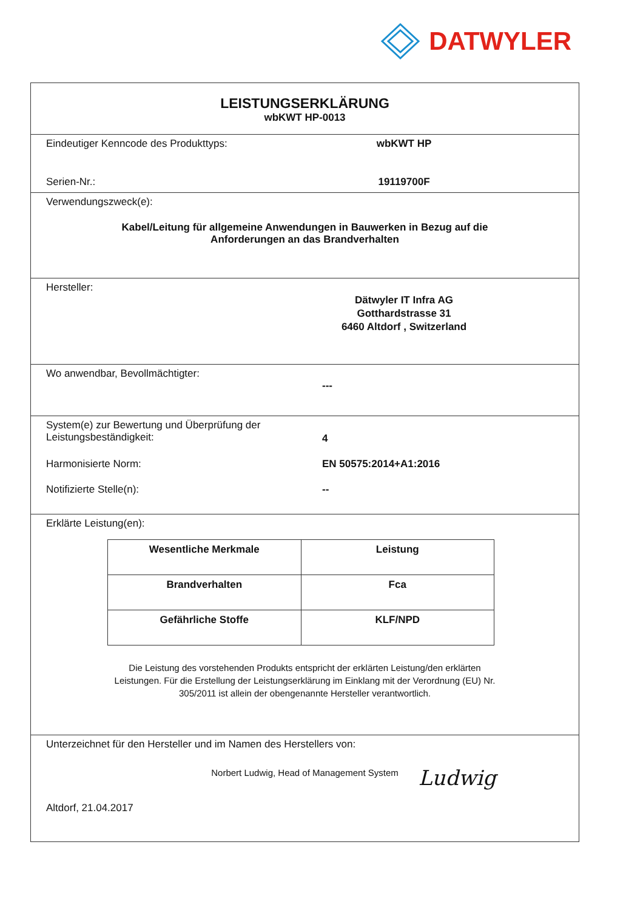DATWYLER
LEISTUNGSERKLÄRUNG
wbKWT HP-0013
Eindeutiger Kenncode des Produkttyps: wbKWT HP
Serien-Nr.: 19119700F
Verwendungszweck(e):
Kabel/Leitung für allgemeine Anwendungen in Bauwerken in Bezug auf die
Anforderungen an das Brandverhalten
Hersteller:
Dätwyler IT Infra AG
Gotthardstrasse 31
6460 Altdorf , Switzerland
Wo anwendbar, Bevollmächtigter:
---
System(e) zur Bewertung und Überprüfung der
Leistungsbeständigkeit:
4
Harmonisierte Norm: EN 50575:2014+A1:2016
Notifizierte Stelle(n): --
Erklärte Leistung(en):
| Wesentliche Merkmale | Leistung |
| --- | --- |
| Brandverhalten | Fca |
| Gefährliche Stoffe | KLF/NPD |
Die Leistung des vorstehenden Produkts entspricht der erklärten Leistung/den erklärten
Leistungen. Für die Erstellung der Leistungserklärung im Einklang mit der Verordnung (EU) Nr.
305/2011 ist allein der obengenannte Hersteller verantwortlich.
Unterzeichnet für den Hersteller und im Namen des Herstellers von:
Norbert Ludwig, Head of Management System
Altdorf, 21.04.2017
Ludwig